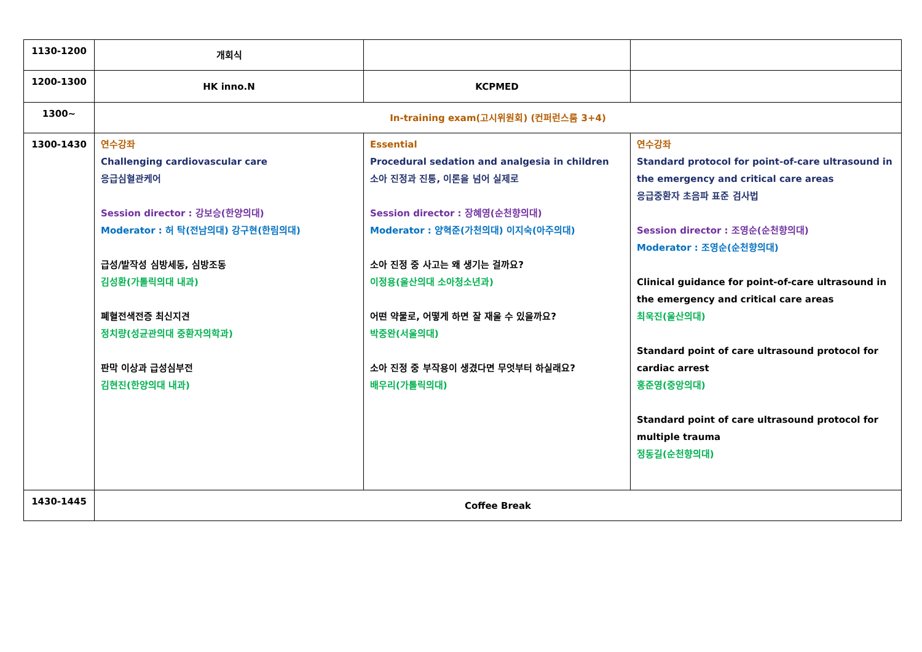| 1130-1200 | 개회식 | | |
| 1200-1300 | HK inno.N | KCPMED | |
| 1300~ | In-training exam(고시위원회) (컨퍼런스룸 3+4) | | |
| 1300-1430 | 연수강좌 Challenging cardiovascular care 응급심혈관케어 Session director : 강보승(한양의대) Moderator : 허 탁(전남의대) 강구현(한림의대) 급성/발작성 심방세동, 심방조동 김성환(가톨릭의대 내과) 폐혈전색전증 최신지견 정치량(성균관의대 중환자의학과) 판막 이상과 급성심부전 김현진(한양의대 내과) | Essential Procedural sedation and analgesia in children 소아 진정과 진통, 이론을 넘어 실제로 Session director : 장혜영(순천향의대) Moderator : 양혁준(가천의대) 이지숙(아주의대) 소아 진정 중 사고는 왜 생기는 걸까요? 이정용(울산의대 소아청소년과) 어떤 약물로, 어떻게 하면 잘 재울 수 있을까요? 박중완(서울의대) 소아 진정 중 부작용이 생겼다면 무엇부터 하실래요? 배우리(가톨릭의대) | 연수강좌 Standard protocol for point-of-care ultrasound in the emergency and critical care areas 응급중환자 초음파 표준 검사법 Session director : 조영순(순천향의대) Moderator : 조영순(순천향의대) Clinical guidance for point-of-care ultrasound in the emergency and critical care areas 최욱진(울산의대) Standard point of care ultrasound protocol for cardiac arrest 홍준영(중앙의대) Standard point of care ultrasound protocol for multiple trauma 정동길(순천향의대) |
| 1430-1445 | Coffee Break | | |